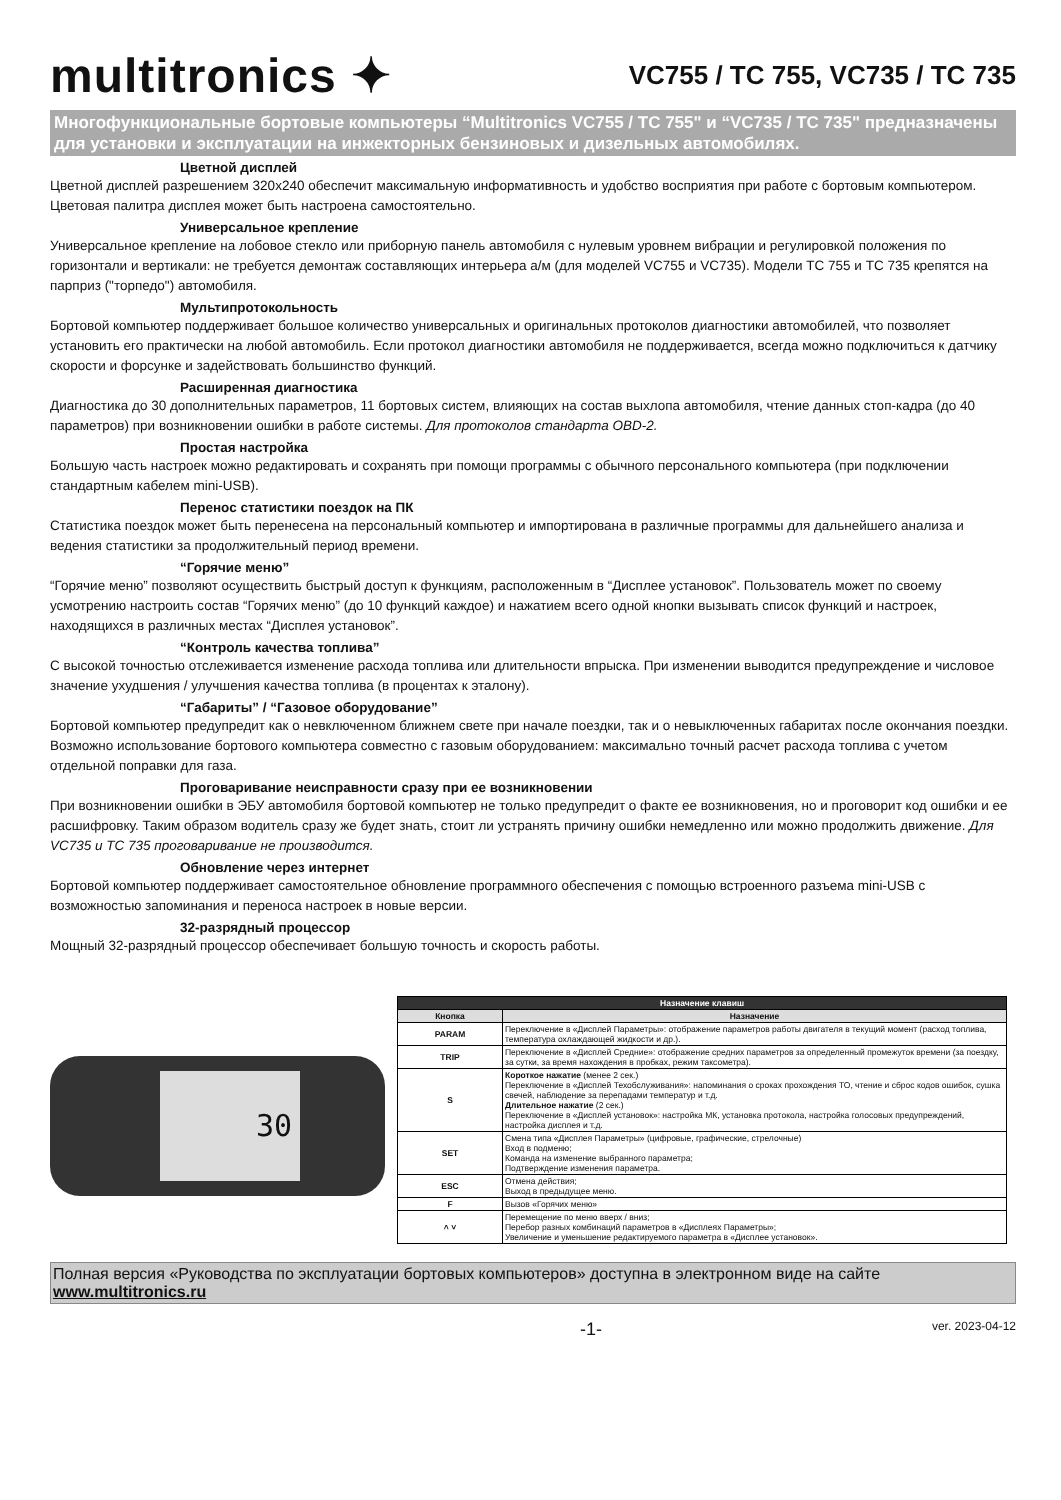multitronics ✦
VC755 / TC 755, VC735 / TC 735
Многофункциональные бортовые компьютеры “Multitronics VC755 / TC 755" и “VC735 / TC 735" предназначены для установки и эксплуатации на инжекторных бензиновых и дизельных автомобилях.
Цветной дисплей
Цветной дисплей разрешением 320х240 обеспечит максимальную информативность и удобство восприятия при работе с бортовым компьютером. Цветовая палитра дисплея может быть настроена самостоятельно.
Универсальное крепление
Универсальное крепление на лобовое стекло или приборную панель автомобиля с нулевым уровнем вибрации и регулировкой положения по горизонтали и вертикали: не требуется демонтаж составляющих интерьера а/м (для моделей VC755 и VC735). Модели TC 755 и TC 735 крепятся на парприз ("торпедо") автомобиля.
Мультипротокольность
Бортовой компьютер поддерживает большое количество универсальных и оригинальных протоколов диагностики автомобилей, что позволяет установить его практически на любой автомобиль. Если протокол диагностики автомобиля не поддерживается, всегда можно подключиться к датчику скорости и форсунке и задействовать большинство функций.
Расширенная диагностика
Диагностика до 30 дополнительных параметров, 11 бортовых систем, влияющих на состав выхлопа автомобиля, чтение данных стоп-кадра (до 40 параметров) при возникновении ошибки в работе системы. Для протоколов стандарта OBD-2.
Простая настройка
Большую часть настроек можно редактировать и сохранять при помощи программы с обычного персонального компьютера (при подключении стандартным кабелем mini-USB).
Перенос статистики поездок на ПК
Статистика поездок может быть перенесена на персональный компьютер и импортирована в различные программы для дальнейшего анализа и ведения статистики за продолжительный период времени.
“Горячие меню”
“Горячие меню” позволяют осуществить быстрый доступ к функциям, расположенным в “Дисплее установок”. Пользователь может по своему усмотрению настроить состав “Горячих меню” (до 10 функций каждое) и нажатием всего одной кнопки вызывать список функций и настроек, находящихся в различных местах “Дисплея установок”.
“Контроль качества топлива”
С высокой точностью отслеживается изменение расхода топлива или длительности впрыска. При изменении выводится предупреждение и числовое значение ухудшения / улучшения качества топлива (в процентах к эталону).
“Габариты” / “Газовое оборудование”
Бортовой компьютер предупредит как о невключенном ближнем свете при начале поездки, так и о невыключенных габаритах после окончания поездки. Возможно использование бортового компьютера совместно с газовым оборудованием: максимально точный расчет расхода топлива с учетом отдельной поправки для газа.
Проговаривание неисправности сразу при ее возникновении
При возникновении ошибки в ЭБУ автомобиля бортовой компьютер не только предупредит о факте ее возникновения, но и проговорит код ошибки и ее расшифровку. Таким образом водитель сразу же будет знать, стоит ли устранять причину ошибки немедленно или можно продолжить движение. Для VC735 и TC 735 проговаривание не производится.
Обновление через интернет
Бортовой компьютер поддерживает самостоятельное обновление программного обеспечения с помощью встроенного разъема mini-USB с возможностью запоминания и переноса настроек в новые версии.
32-разрядный процессор
Мощный 32-разрядный процессор обеспечивает большую точность и скорость работы.
30
| Назначение клавиш | |
| --- | --- |
| Кнопка | Назначение |
| PARAM | Переключение в «Дисплей Параметры»: отображение параметров работы двигателя в текущий момент (расход топлива, температура охлаждающей жидкости и др.). |
| TRIP | Переключение в «Дисплей Средние»: отображение средних параметров за определенный промежуток времени (за поездку, за сутки, за время нахождения в пробках, режим таксометра). |
| S | Короткое нажатие (менее 2 сек.) Переключение в «Дисплей Техобслуживания»: напоминания о сроках прохождения ТО, чтение и сброс кодов ошибок, сушка свечей, наблюдение за перепадами температур и т.д. Длительное нажатие (2 сек.) Переключение в «Дисплей установок»: настройка МК, установка протокола, настройка голосовых предупреждений, настройка дисплея и т.д. |
| SET | Смена типа «Дисплея Параметры» (цифровые, графические, стрелочные) Вход в подменю; Команда на изменение выбранного параметра; Подтверждение изменения параметра. |
| ESC | Отмена действия; Выход в предыдущее меню. |
| F | Вызов «Горячих меню» |
| ˄ ˅ | Перемещение по меню вверх / вниз; Перебор разных комбинаций параметров в «Дисплеях Параметры»; Увеличение и уменьшение редактируемого параметра в «Дисплее установок». |
Полная версия «Руководства по эксплуатации бортовых компьютеров» доступна в электронном виде на сайте www.multitronics.ru
-1- ver. 2023-04-12